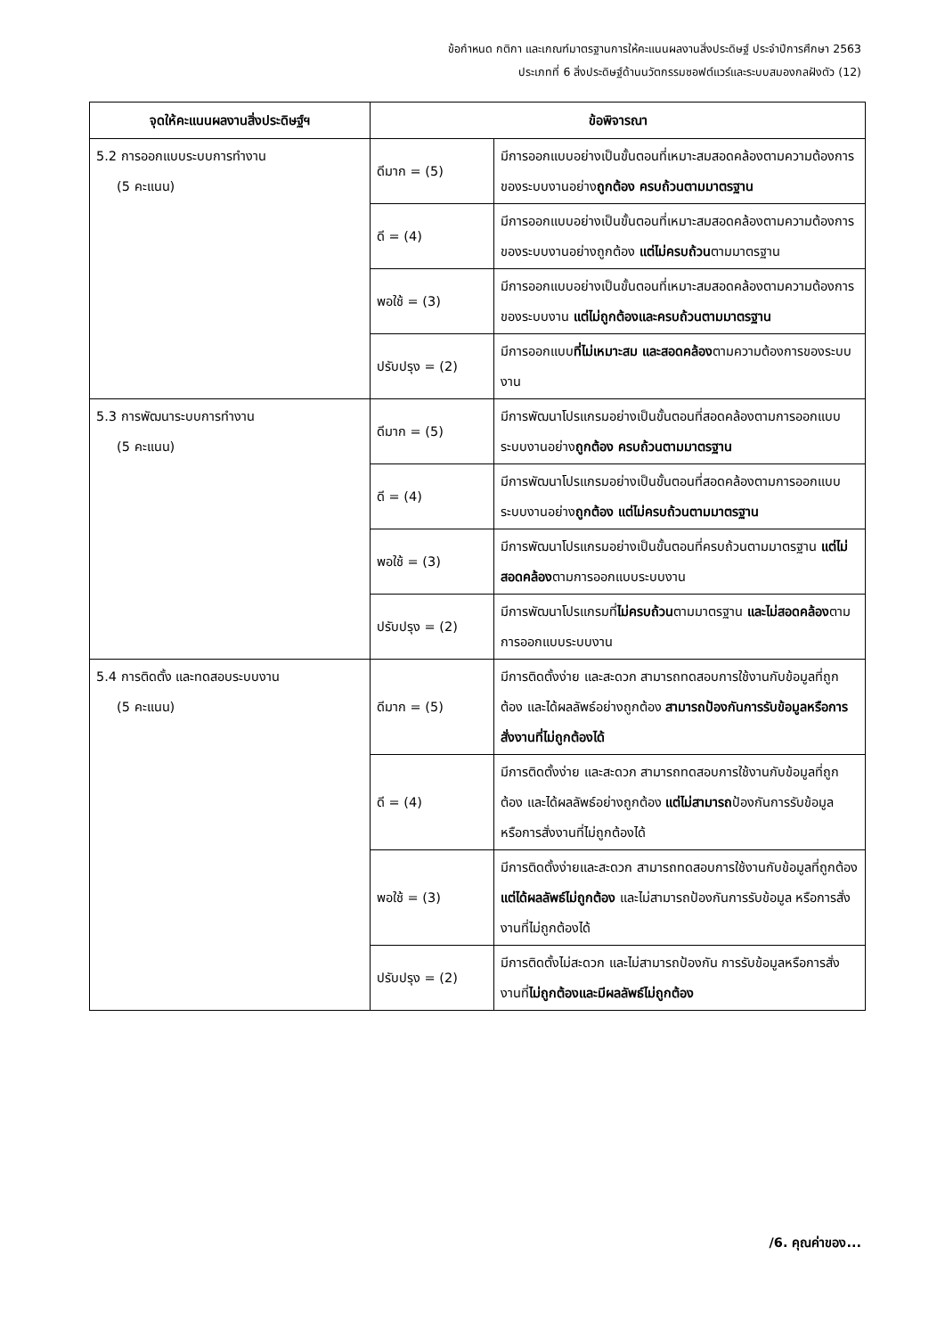ข้อกำหนด กติกา และเกณฑ์มาตรฐานการให้คะแนนผลงานสิ่งประดิษฐ์ ประจำปีการศึกษา 2563
ประเภทที่ 6 สิ่งประดิษฐ์ด้านนวัตกรรมซอฟต์แวร์และระบบสมองกลฝังตัว (12)
| จุดให้คะแนนผลงานสิ่งประดิษฐ์ฯ | ข้อพิจารณา | |
| --- | --- | --- |
| 5.2 การออกแบบระบบการทำงาน (5 คะแนน) | ดีมาก = (5) | มีการออกแบบอย่างเป็นขั้นตอนที่เหมาะสมสอดคล้องตามความต้องการของระบบงานอย่าง ถูกต้อง ครบถ้วนตามมาตรฐาน |
| | ดี = (4) | มีการออกแบบอย่างเป็นขั้นตอนที่เหมาะสมสอดคล้องตามความต้องการของระบบงานอย่างถูกต้อง แต่ไม่ครบถ้วน ตามมาตรฐาน |
| | พอใช้ = (3) | มีการออกแบบอย่างเป็นขั้นตอนที่เหมาะสมสอดคล้องตามความต้องการของระบบงาน แต่ไม่ถูกต้องและครบถ้วนตามมาตรฐาน |
| | ปรับปรุง = (2) | มีการออกแบบ ที่ไม่เหมาะสม และสอดคล้อง ตามความต้องการของระบบงาน |
| 5.3 การพัฒนาระบบการทำงาน (5 คะแนน) | ดีมาก = (5) | มีการพัฒนาโปรแกรมอย่างเป็นขั้นตอนที่สอดคล้องตามการออกแบบระบบงานอย่าง ถูกต้อง ครบถ้วนตามมาตรฐาน |
| | ดี = (4) | มีการพัฒนาโปรแกรมอย่างเป็นขั้นตอนที่สอดคล้องตามการออกแบบระบบงานอย่าง ถูกต้อง แต่ไม่ครบถ้วนตามมาตรฐาน |
| | พอใช้ = (3) | มีการพัฒนาโปรแกรมอย่างเป็นขั้นตอนที่ครบถ้วนตามมาตรฐาน แต่ไม่สอดคล้อง ตามการออกแบบระบบงาน |
| | ปรับปรุง = (2) | มีการพัฒนาโปรแกรมที่ ไม่ครบถ้วน ตามมาตรฐาน และไม่สอดคล้อง ตามการออกแบบระบบงาน |
| 5.4 การติดตั้ง และทดสอบระบบงาน (5 คะแนน) | ดีมาก = (5) | มีการติดตั้งง่าย และสะดวก สามารถทดสอบการใช้งานกับข้อมูลที่ถูกต้อง และได้ผลลัพธ์อย่างถูกต้อง สามารถป้องกันการรับข้อมูลหรือการสั่งงานที่ไม่ถูกต้องได้ |
| | ดี = (4) | มีการติดตั้งง่าย และสะดวก สามารถทดสอบการใช้งานกับข้อมูลที่ถูกต้อง และได้ผลลัพธ์อย่างถูกต้อง แต่ไม่สามารถ ป้องกันการรับข้อมูล หรือการสั่งงานที่ไม่ถูกต้องได้ |
| | พอใช้ = (3) | มีการติดตั้งง่ายและสะดวก สามารถทดสอบการใช้งานกับข้อมูลที่ถูกต้อง แต่ได้ผลลัพธ์ไม่ถูกต้อง และไม่สามารถป้องกันการรับข้อมูล หรือการสั่งงานที่ไม่ถูกต้องได้ |
| | ปรับปรุง = (2) | มีการติดตั้งไม่สะดวก และไม่สามารถป้องกัน การรับข้อมูลหรือการสั่งงานที่ ไม่ถูกต้องและมีผลลัพธ์ไม่ถูกต้อง |
/6. คุณค่าของ...